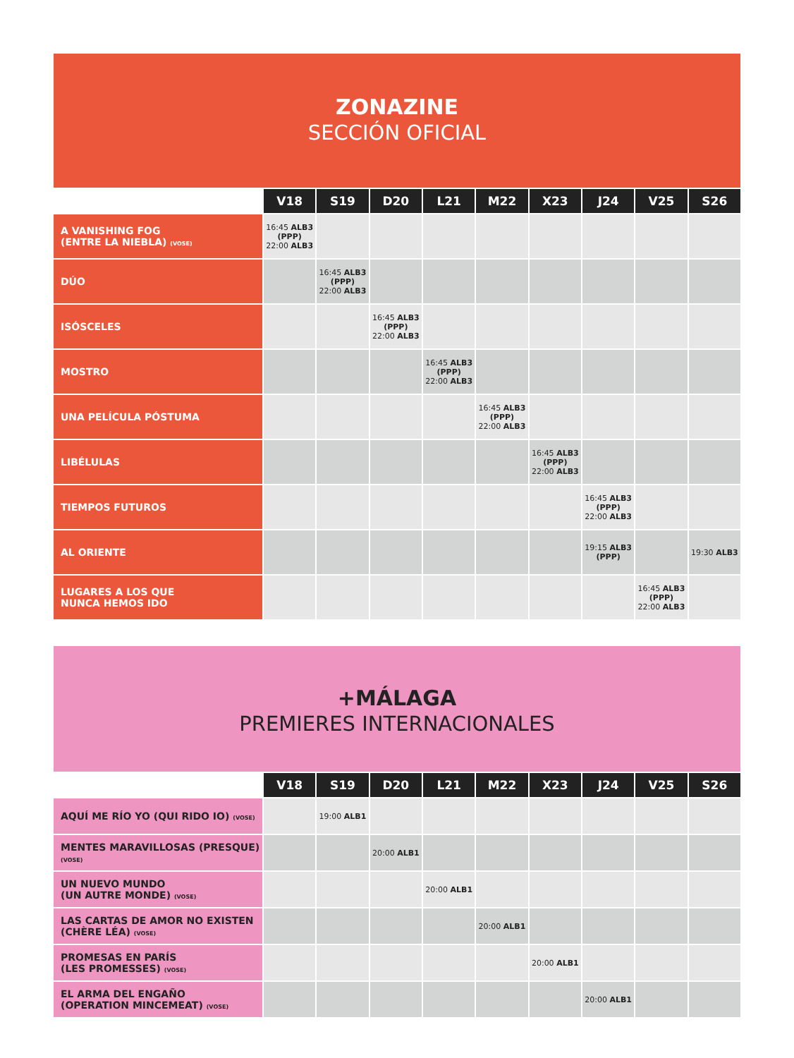ZONAZINE
SECCIÓN OFICIAL
| | V18 | S19 | D20 | L21 | M22 | X23 | J24 | V25 | S26 |
| --- | --- | --- | --- | --- | --- | --- | --- | --- | --- |
| A VANISHING FOG (ENTRE LA NIEBLA) (VOSE) | 16:45 ALB3 (PPP) 22:00 ALB3 | | | | | | | | |
| DÚO | | 16:45 ALB3 (PPP) 22:00 ALB3 | | | | | | | |
| ISÓSCELES | | | 16:45 ALB3 (PPP) 22:00 ALB3 | | | | | | |
| MOSTRO | | | | 16:45 ALB3 (PPP) 22:00 ALB3 | | | | | |
| UNA PELÍCULA PÓSTUMA | | | | | 16:45 ALB3 (PPP) 22:00 ALB3 | | | | |
| LIBÉLULAS | | | | | | 16:45 ALB3 (PPP) 22:00 ALB3 | | | |
| TIEMPOS FUTUROS | | | | | | | 16:45 ALB3 (PPP) 22:00 ALB3 | | |
| AL ORIENTE | | | | | | | 19:15 ALB3 (PPP) | | 19:30 ALB3 |
| LUGARES A LOS QUE NUNCA HEMOS IDO | | | | | | | | 16:45 ALB3 (PPP) 22:00 ALB3 | |
+MÁLAGA
PREMIERES INTERNACIONALES
| | V18 | S19 | D20 | L21 | M22 | X23 | J24 | V25 | S26 |
| --- | --- | --- | --- | --- | --- | --- | --- | --- | --- |
| AQUÍ ME RÍO YO (QUI RIDO IO) (VOSE) | | 19:00 ALB1 | | | | | | | |
| MENTES MARAVILLOSAS (PRESQUE) (VOSE) | | | 20:00 ALB1 | | | | | | |
| UN NUEVO MUNDO (UN AUTRE MONDE) (VOSE) | | | | 20:00 ALB1 | | | | | |
| LAS CARTAS DE AMOR NO EXISTEN (CHÈRE LÉA) (VOSE) | | | | | 20:00 ALB1 | | | | |
| PROMESAS EN PARÍS (LES PROMESSES) (VOSE) | | | | | | 20:00 ALB1 | | | |
| EL ARMA DEL ENGAÑO (OPERATION MINCEMEAT) (VOSE) | | | | | | | 20:00 ALB1 | | |